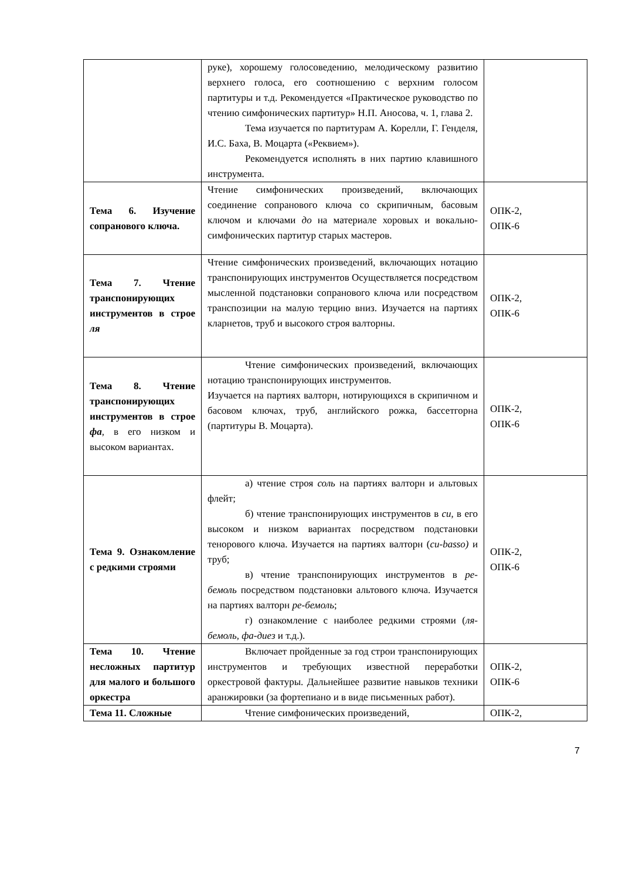| | руке), хорошему голосоведению, мелодическому развитию верхнего голоса, его соотношению с верхним голосом партитуры и т.д. Рекомендуется «Практическое руководство по чтению симфонических партитур» Н.П. Аносова, ч. 1, глава 2. Тема изучается по партитурам А. Корелли, Г. Генделя, И.С. Баха, В. Моцарта («Реквием»). Рекомендуется исполнять в них партию клавишного инструмента. | |
| Тема 6. Изучение сопранового ключа. | Чтение симфонических произведений, включающих соединение сопранового ключа со скрипичным, басовым ключом и ключами до на материале хоровых и вокально-симфонических партитур старых мастеров. | ОПК-2, ОПК-6 |
| Тема 7. Чтение транспонирующих инструментов в строе ля | Чтение симфонических произведений, включающих нотацию транспонирующих инструментов Осуществляется посредством мысленной подстановки сопранового ключа или посредством транспозиции на малую терцию вниз. Изучается на партиях кларнетов, труб и высокого строя валторны. | ОПК-2, ОПК-6 |
| Тема 8. Чтение транспонирующих инструментов в строе фа , в его низком и высоком вариантах. | Чтение симфонических произведений, включающих нотацию транспонирующих инструментов. Изучается на партиях валторн, нотирующихся в скрипичном и басовом ключах, труб, английского рожка, бассетгорна (партитуры В. Моцарта). | ОПК-2, ОПК-6 |
| Тема 9. Ознакомление с редкими строями | а) чтение строя соль на партиях валторн и альтовых флейт; б) чтение транспонирующих инструментов в си , в его высоком и низком вариантах посредством подстановки тенорового ключа. Изучается на партиях валторн ( си-basso) и труб; в) чтение транспонирующих инструментов в ре-бемоль посредством подстановки альтового ключа. Изучается на партиях валторн ре-бемоль ; г) ознакомление с наиболее редкими строями ( ля-бемоль, фа-диез и т.д.). | ОПК-2, ОПК-6 |
| Тема 10. Чтение несложных партитур для малого и большого оркестра | Включает пройденные за год строи транспонирующих инструментов и требующих известной переработки оркестровой фактуры. Дальнейшее развитие навыков техники аранжировки (за фортепиано и в виде письменных работ). | ОПК-2, ОПК-6 |
| Тема 11. Сложные | Чтение симфонических произведений, | ОПК-2, |
7